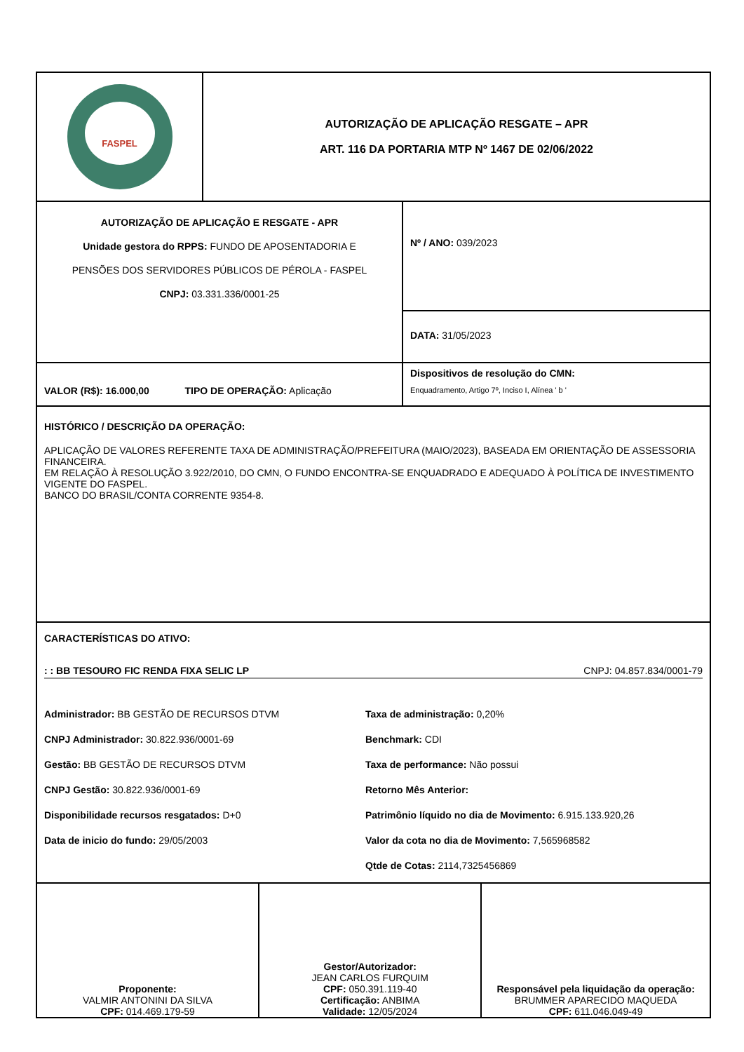| FASPEL | AUTORIZAÇÃO DE APLICAÇÃO RESGATE – APR ART. 116 DA PORTARIA MTP Nº 1467 DE 02/06/2022 |
| AUTORIZAÇÃO DE APLICAÇÃO E RESGATE - APR Unidade gestora do RPPS: FUNDO DE APOSENTADORIA E PENSÕES DOS SERVIDORES PÚBLICOS DE PÉROLA - FASPEL CNPJ: 03.331.336/0001-25 | Nº / ANO: 039/2023 |
| | DATA: 31/05/2023 |
| VALOR (R$): 16.000,00 TIPO DE OPERAÇÃO: Aplicação | Dispositivos de resolução do CMN: Enquadramento, Artigo 7º, Inciso I, Alínea ' b ' |
| HISTÓRICO / DESCRIÇÃO DA OPERAÇÃO: APLICAÇÃO DE VALORES REFERENTE TAXA DE ADMINISTRAÇÃO/PREFEITURA (MAIO/2023), BASEADA EM ORIENTAÇÃO DE ASSESSORIA FINANCEIRA. EM RELAÇÃO À RESOLUÇÃO 3.922/2010, DO CMN, O FUNDO ENCONTRA-SE ENQUADRADO E ADEQUADO À POLÍTICA DE INVESTIMENTO VIGENTE DO FASPEL. BANCO DO BRASIL/CONTA CORRENTE 9354-8. | |
| CARACTERÍSTICAS DO ATIVO: : : BB TESOURO FIC RENDA FIXA SELIC LP CNPJ: 04.857.834/0001-79 Administrador: BB GESTÃO DE RECURSOS DTVM Taxa de administração: 0,20% CNPJ Administrador: 30.822.936/0001-69 Benchmark: CDI Gestão: BB GESTÃO DE RECURSOS DTVM Taxa de performance: Não possui CNPJ Gestão: 30.822.936/0001-69 Retorno Mês Anterior: Disponibilidade recursos resgatados: D+0 Patrimônio líquido no dia de Movimento: 6.915.133.920,26 Data de inicio do fundo: 29/05/2003 Valor da cota no dia de Movimento: 7,565968582 Qtde de Cotas: 2114,7325456869 | |
| Proponente: VALMIR ANTONINI DA SILVA CPF: 014.469.179-59 | Gestor/Autorizador: JEAN CARLOS FURQUIM CPF: 050.391.119-40 Certificação: ANBIMA Validade: 12/05/2024 | Responsável pela liquidação da operação: BRUMMER APARECIDO MAQUEDA CPF: 611.046.049-49 |